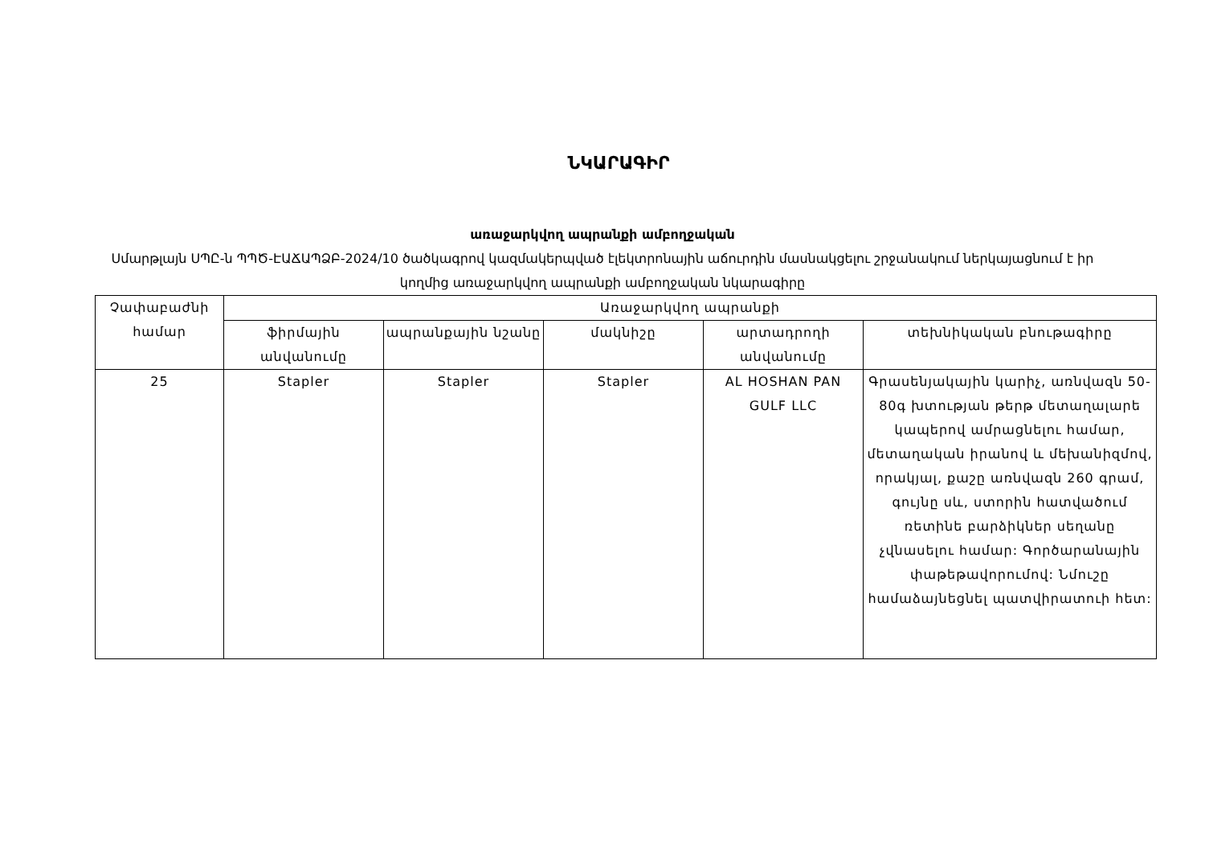ՆԿԱՐԱԳԻՐ
առաջարկվող ապրանքի ամբողջական
Սմարթլայն ՍՊԸ-ն ՊՊԾ-ԷԱՃԱՊՁԲ-2024/10 ծածկագրով կազմակերպված էլեկտրոնային աճուրդին մասնակցելու շրջանակում ներկայացնում է իր կողմից առաջարկվող ապրանքի ամբողջական նկարագիրը
| Չափաբաժնի համար | Առաջարկվող ապրանքի | | | | |
| --- | --- | --- | --- | --- | --- |
| | ֆիրմային անվանումը | ապրանքային նշանը | մակնիշը | արտադրողի անվանումը | տեխնիկական բնութագիրը |
| 25 | Stapler | Stapler | Stapler | AL HOSHAN PAN GULF LLC | Գրասենյակային կարիչ, առնվազն 50- 80գ խտության թերթ մետաղալարե կապերով ամրացնելու համար, մետաղական իրանով և մեխանիզմով, որակյալ, քաշը առնվազն 260 գրամ, գույնը սև, ստորին հատվածում ռետինե բարձիկներ սեղանը չվնասելու համար: Գործարանային փաթեթավորումով: Նմուշը համաձայնեցնել պատվիրատուի հետ: |